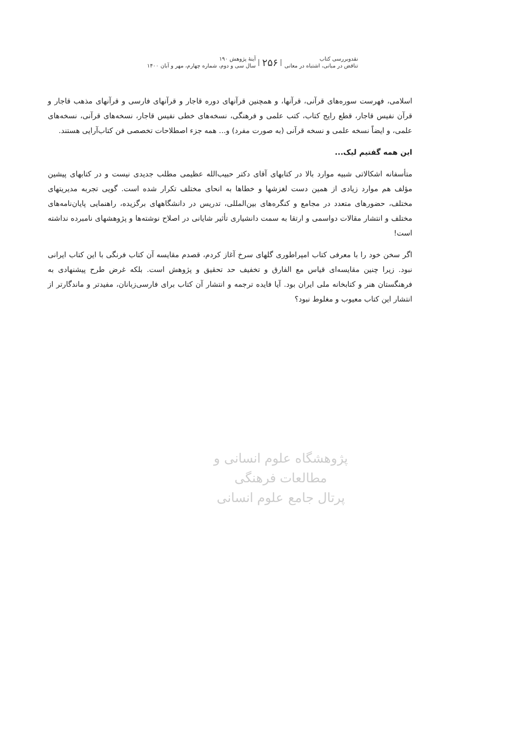نقدوبررسی کتاب
تناقض در مبانی، اشتباه در معانی
۲۵۶
آینهٔ پژوهش ۱۹۰
سال سی و دوم، شماره چهارم، مهر و آبان ۱۴۰۰
اسلامی، فهرست سوره‌های قرآنی، قرآنها، و همچنین قرآنهای دوره قاجار و قرآنهای فارسی و قرآنهای مذهب قاجار و قرآن نفیس قاجار، قطع رایج کتاب، کتب علمی و فرهنگی، نسخه‌های خطی نفیس قاجار، نسخه‌های قرآنی، نسخه‌های علمی، و ایضاً نسخه علمی و نسخه قرآنی (به صورت مفرد) و... همه جزء اصطلاحات تخصصی فن کتاب‌آرایی هستند.
این همه گفتیم لیک...
متأسفانه اشکالاتی شبیه موارد بالا در کتابهای آقای دکتر حبیب‌الله عظیمی مطلب جدیدی نیست و در کتابهای پیشین مؤلف هم موارد زیادی از همین دست لغزشها و خطاها به انحای مختلف تکرار شده است. گویی تجربه مدیریتهای مختلف، حضورهای متعدد در مجامع و کنگره‌های بین‌المللی، تدریس در دانشگاههای برگزیده، راهنمایی پایان‌نامه‌های مختلف و انتشار مقالات دواسمی و ارتقا به سمت دانشیاری تأثیر شایانی در اصلاح نوشته‌ها و پژوهشهای نامبرده نداشته است!
اگر سخن خود را با معرفی کتاب امپراطوری گلهای سرخ آغاز کردم، قصدم مقایسه آن کتاب فرنگی با این کتاب ایرانی نبود. زیرا چنین مقایسه‌ای قیاس مع الفارق و تخفیف حد تحقیق و پژوهش است. بلکه غرض طرح پیشنهادی به فرهنگستان هنر و کتابخانه ملی ایران بود. آیا فایده ترجمه و انتشار آن کتاب برای فارسی‌زبانان، مفیدتر و ماندگارتر از انتشار این کتاب معیوب و مغلوط نبود؟
پژوهشگاه علوم انسانی و مطالعات فرهنگی
پرتال جامع علوم انسانی